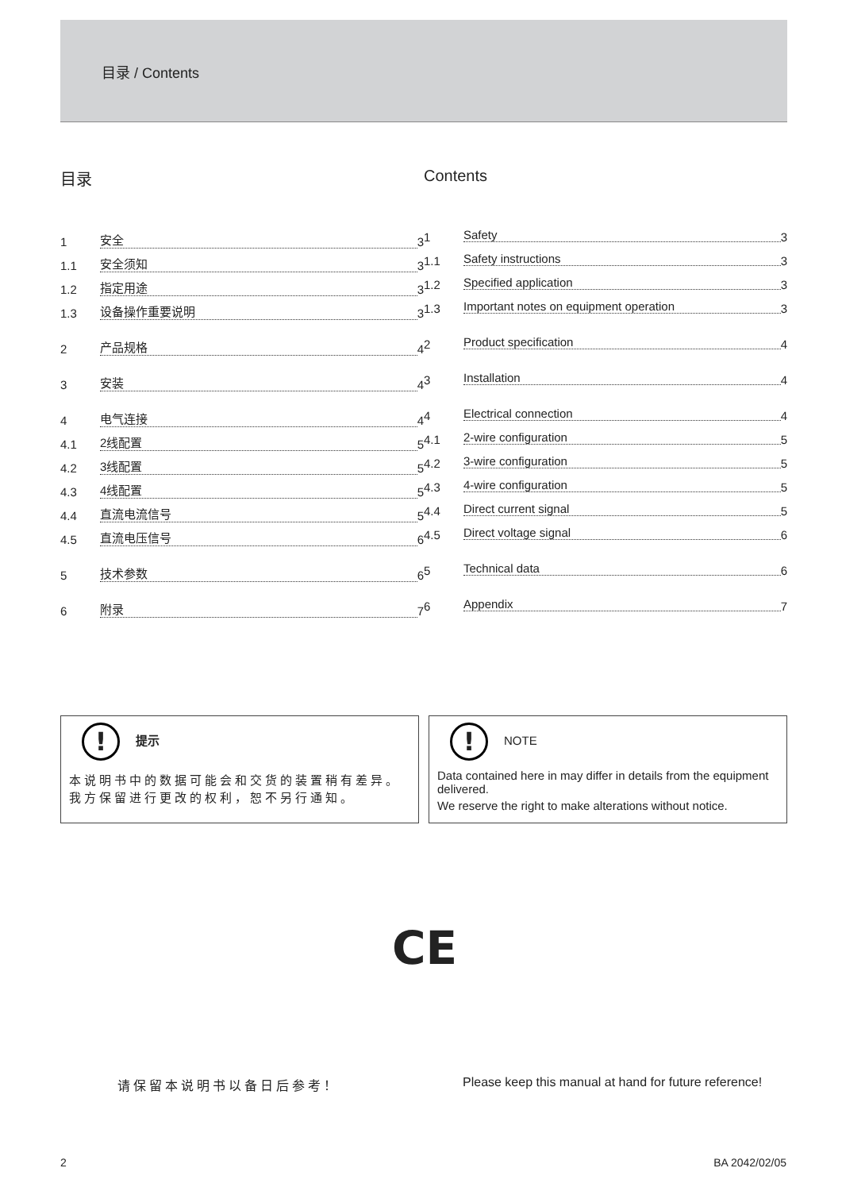目录 / Contents
目录
1 安全 3
1.1 安全须知 3
1.2 指定用途 3
1.3 设备操作重要说明 3
2 产品规格 4
3 安装 4
4 电气连接 4
4.1 2线配置 5
4.2 3线配置 5
4.3 4线配置 5
4.4 直流电流信号 5
4.5 直流电压信号 6
5 技术参数 6
6 附录 7
Contents
1 Safety 3
1.1 Safety instructions 3
1.2 Specified application 3
1.3 Important notes on equipment operation 3
2 Product specification 4
3 Installation 4
4 Electrical connection 4
4.1 2-wire configuration 5
4.2 3-wire configuration 5
4.3 4-wire configuration 5
4.4 Direct current signal 5
4.5 Direct voltage signal 6
5 Technical data 6
6 Appendix 7
! 提示
本说明书中的数据可能会和交货的装置稍有差异。
我方保留进行更改的权利，恕不另行通知。
! NOTE
Data contained here in may differ in details from the equipment delivered.
We reserve the right to make alterations without notice.
CE
请保留本说明书以备日后参考！
Please keep this manual at hand for future reference!
2 BA 2042/02/05